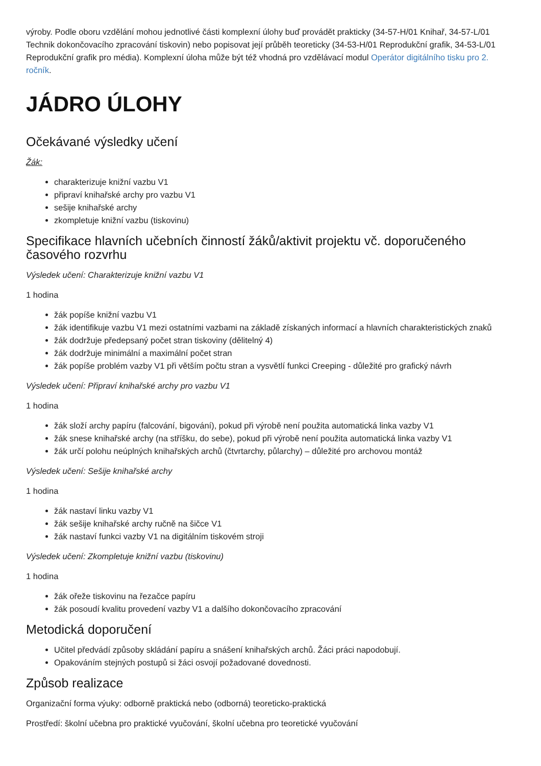výroby. Podle oboru vzdělání mohou jednotlivé části komplexní úlohy buď provádět prakticky (34-57-H/01 Knihař, 34-57-L/01 Technik dokončovacího zpracování tiskovin) nebo popisovat její průběh teoreticky (34-53-H/01 Reprodukční grafik, 34-53-L/01 Reprodukční grafik pro média). Komplexní úloha může být též vhodná pro vzdělávací modul Operátor digitálního tisku pro 2. ročník.
JÁDRO ÚLOHY
Očekávané výsledky učení
Žák:
charakterizuje knižní vazbu V1
připraví knihařské archy pro vazbu V1
sešije knihařské archy
zkompletuje knižní vazbu (tiskovinu)
Specifikace hlavních učebních činností žáků/aktivit projektu vč. doporučeného časového rozvrhu
Výsledek učení: Charakterizuje knižní vazbu V1
1 hodina
žák popíše knižní vazbu V1
žák identifikuje vazbu V1 mezi ostatními vazbami na základě získaných informací a hlavních charakteristických znaků
žák dodržuje předepsaný počet stran tiskoviny (dělitelný 4)
žák dodržuje minimální a maximální počet stran
žák popíše problém vazby V1 při větším počtu stran a vysvětlí funkci Creeping - důležité pro grafický návrh
Výsledek učení: Připraví knihařské archy pro vazbu V1
1 hodina
žák složí archy papíru (falcování, bigování), pokud při výrobě není použita automatická linka vazby V1
žák snese knihařské archy (na stříšku, do sebe), pokud při výrobě není použita automatická linka vazby V1
žák určí polohu neúplných knihařských archů (čtvrtarchy, půlarchy) – důležité pro archovou montáž
Výsledek učení: Sešije knihařské archy
1 hodina
žák nastaví linku vazby V1
žák sešije knihařské archy ručně na šičce V1
žák nastaví funkci vazby V1 na digitálním tiskovém stroji
Výsledek učení: Zkompletuje knižní vazbu (tiskovinu)
1 hodina
žák ořeže tiskovinu na řezačce papíru
žák posoudí kvalitu provedení vazby V1 a dalšího dokončovacího zpracování
Metodická doporučení
Učitel předvádí způsoby skládání papíru a snášení knihařských archů. Žáci práci napodobují.
Opakováním stejných postupů si žáci osvojí požadované dovednosti.
Způsob realizace
Organizační forma výuky: odborně praktická nebo (odborná) teoreticko-praktická
Prostředí: školní učebna pro praktické vyučování, školní učebna pro teoretické vyučování